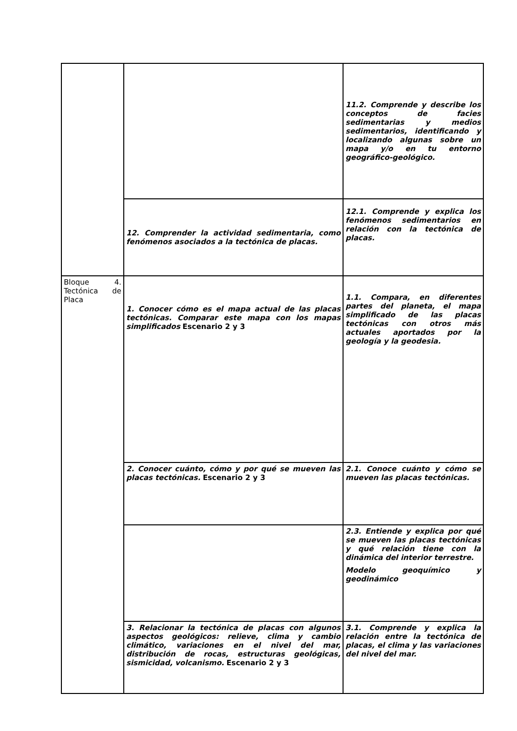| | | 11.2. Comprende y describe los conceptos de facies sedimentarias y medios sedimentarios, identificando y localizando algunas sobre un mapa y/o en tu entorno geográfico-geológico. |
| | 12. Comprender la actividad sedimentaria, como fenómenos asociados a la tectónica de placas. | 12.1. Comprende y explica los fenómenos sedimentarios en relación con la tectónica de placas. |
| Bloque 4. Tectónica de Placa | 1. Conocer cómo es el mapa actual de las placas tectónicas. Comparar este mapa con los mapas simplificados Escenario 2 y 3 | 1.1. Compara, en diferentes partes del planeta, el mapa simplificado de las placas tectónicas con otros más actuales aportados por la geología y la geodesia. |
| | 2. Conocer cuánto, cómo y por qué se mueven las placas tectónicas. Escenario 2 y 3 | 2.1. Conoce cuánto y cómo se mueven las placas tectónicas. |
| | | 2.3. Entiende y explica por qué se mueven las placas tectónicas y qué relación tiene con la dinámica del interior terrestre. Modelo geoquímico y geodinámico |
| | 3. Relacionar la tectónica de placas con algunos aspectos geológicos: relieve, clima y cambio climático, variaciones en el nivel del mar, distribución de rocas, estructuras geológicas, sismicidad, volcanismo. Escenario 2 y 3 | 3.1. Comprende y explica la relación entre la tectónica de placas, el clima y las variaciones del nivel del mar. |